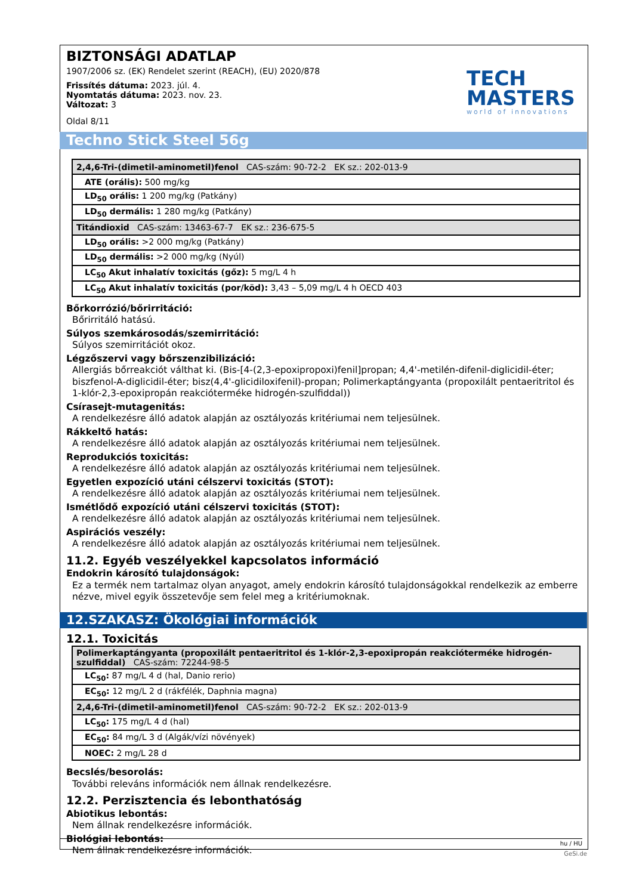BIZTONSÁGI ADATLAP
1907/2006 sz. (EK) Rendelet szerint (REACH), (EU) 2020/878
Frissítés dátuma: 2023. júl. 4.
Nyomtatás dátuma: 2023. nov. 23.
Változat: 3
Oldal 8/11
TECH
MASTERS
world of innovations
Techno Stick Steel 56g
| 2,4,6-Tri-(dimetil-aminometil)fenol CAS-szám: 90-72-2 EK sz.: 202-013-9 |
| ATE (orális): 500 mg/kg |
| LD<sub>50</sub> orális: 1 200 mg/kg (Patkány) |
| LD<sub>50</sub> dermális: 1 280 mg/kg (Patkány) |
| Titándioxid CAS-szám: 13463-67-7 EK sz.: 236-675-5 |
| LD<sub>50</sub> orális: >2 000 mg/kg (Patkány) |
| LD<sub>50</sub> dermális: >2 000 mg/kg (Nyúl) |
| LC<sub>50</sub> Akut inhalatív toxicitás (gőz): 5 mg/L 4 h |
| LC<sub>50</sub> Akut inhalatív toxicitás (por/köd): 3,43 – 5,09 mg/L 4 h OECD 403 |
Bőrkorrózió/bőrirritáció:
Bőrirritáló hatású.
Súlyos szemkárosodás/szemirritáció:
Súlyos szemirritációt okoz.
Légzőszervi vagy bőrszenzibilizáció:
Allergiás bőrreakciót válthat ki. (Bis-[4-(2,3-epoxipropoxi)fenil]propan; 4,4'-metilén-difenil-diglicidil-éter; biszfenol-A-diglicidil-éter; bisz(4,4'-glicidiloxifenil)-propan; Polimerkaptángyanta (propoxilált pentaeritritol és 1-klór-2,3-epoxipropán reakcióterméke hidrogén-szulfiddal))
Csírasejt-mutagenitás:
A rendelkezésre álló adatok alapján az osztályozás kritériumai nem teljesülnek.
Rákkeltő hatás:
A rendelkezésre álló adatok alapján az osztályozás kritériumai nem teljesülnek.
Reprodukciós toxicitás:
A rendelkezésre álló adatok alapján az osztályozás kritériumai nem teljesülnek.
Egyetlen expozíció utáni célszervi toxicitás (STOT):
A rendelkezésre álló adatok alapján az osztályozás kritériumai nem teljesülnek.
Ismétlődő expozíció utáni célszervi toxicitás (STOT):
A rendelkezésre álló adatok alapján az osztályozás kritériumai nem teljesülnek.
Aspirációs veszély:
A rendelkezésre álló adatok alapján az osztályozás kritériumai nem teljesülnek.
11.2. Egyéb veszélyekkel kapcsolatos információ
Endokrin károsító tulajdonságok:
Ez a termék nem tartalmaz olyan anyagot, amely endokrin károsító tulajdonságokkal rendelkezik az emberre nézve, mivel egyik összetevője sem felel meg a kritériumoknak.
12.SZAKASZ: Ökológiai információk
12.1. Toxicitás
| Polimerkaptángyanta (propoxilált pentaeritritol és 1-klór-2,3-epoxipropán reakcióterméke hidrogén-szulfiddal) CAS-szám: 72244-98-5 |
| LC<sub>50</sub>: 87 mg/L 4 d (hal, Danio rerio) |
| EC<sub>50</sub>: 12 mg/L 2 d (rákfélék, Daphnia magna) |
| 2,4,6-Tri-(dimetil-aminometil)fenol CAS-szám: 90-72-2 EK sz.: 202-013-9 |
| LC<sub>50</sub>: 175 mg/L 4 d (hal) |
| EC<sub>50</sub>: 84 mg/L 3 d (Algák/vízi növények) |
| NOEC: 2 mg/L 28 d |
Becslés/besorolás:
További releváns információk nem állnak rendelkezésre.
12.2. Perzisztencia és lebonthatóság
Abiotikus lebontás:
Nem állnak rendelkezésre információk.
Biológiai lebontás:
Nem állnak rendelkezésre információk.
hu / HU
GeSi.de